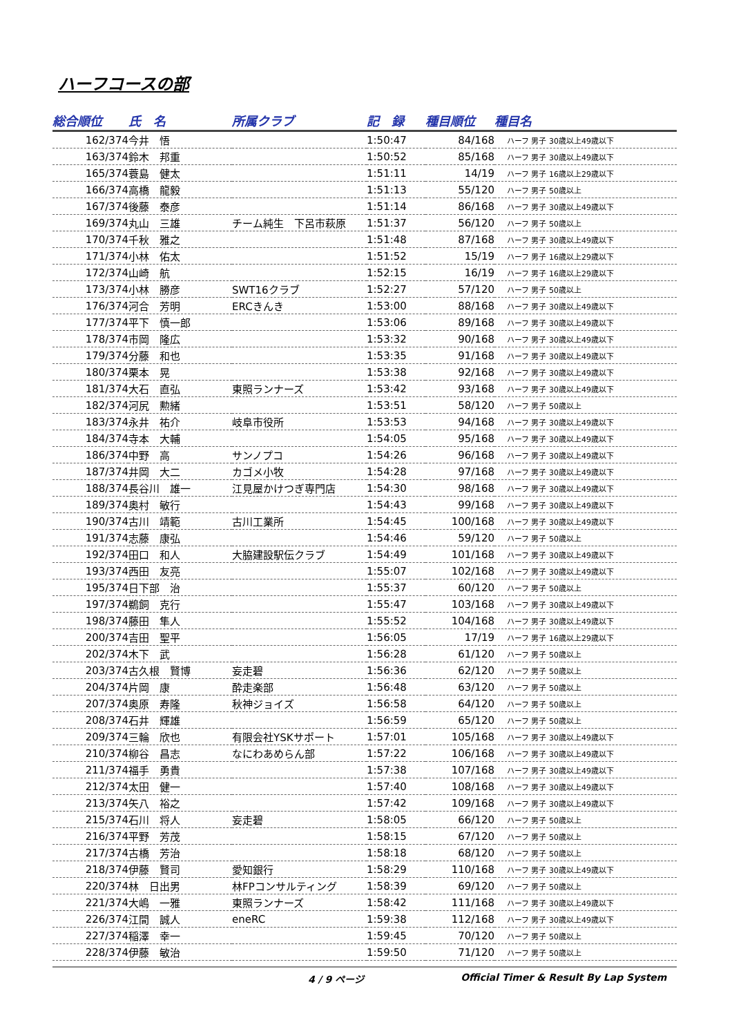ハーフコースの部
| 総合順位 | 氏 名 | 所属クラブ | 記 録 | 種目順位 | 種目名 |
| --- | --- | --- | --- | --- | --- |
| 162/374 | 今井 悟 | | 1:50:47 | 84/168 | ハーフ 男子 30歳以上49歳以下 |
| 163/374 | 鈴木 邦重 | | 1:50:52 | 85/168 | ハーフ 男子 30歳以上49歳以下 |
| 165/374 | 蓑島 健太 | | 1:51:11 | 14/19 | ハーフ 男子 16歳以上29歳以下 |
| 166/374 | 高橋 龍毅 | | 1:51:13 | 55/120 | ハーフ 男子 50歳以上 |
| 167/374 | 後藤 泰彦 | | 1:51:14 | 86/168 | ハーフ 男子 30歳以上49歳以下 |
| 169/374 | 丸山 三雄 | チーム純生 下呂市萩原 | 1:51:37 | 56/120 | ハーフ 男子 50歳以上 |
| 170/374 | 千秋 雅之 | | 1:51:48 | 87/168 | ハーフ 男子 30歳以上49歳以下 |
| 171/374 | 小林 佑太 | | 1:51:52 | 15/19 | ハーフ 男子 16歳以上29歳以下 |
| 172/374 | 山崎 航 | | 1:52:15 | 16/19 | ハーフ 男子 16歳以上29歳以下 |
| 173/374 | 小林 勝彦 | SWT16クラブ | 1:52:27 | 57/120 | ハーフ 男子 50歳以上 |
| 176/374 | 河合 芳明 | ERCきんき | 1:53:00 | 88/168 | ハーフ 男子 30歳以上49歳以下 |
| 177/374 | 平下 慎一郎 | | 1:53:06 | 89/168 | ハーフ 男子 30歳以上49歳以下 |
| 178/374 | 市岡 隆広 | | 1:53:32 | 90/168 | ハーフ 男子 30歳以上49歳以下 |
| 179/374 | 分藤 和也 | | 1:53:35 | 91/168 | ハーフ 男子 30歳以上49歳以下 |
| 180/374 | 栗本 晃 | | 1:53:38 | 92/168 | ハーフ 男子 30歳以上49歳以下 |
| 181/374 | 大石 直弘 | 東照ランナーズ | 1:53:42 | 93/168 | ハーフ 男子 30歳以上49歳以下 |
| 182/374 | 河尻 勲緒 | | 1:53:51 | 58/120 | ハーフ 男子 50歳以上 |
| 183/374 | 永井 祐介 | 岐阜市役所 | 1:53:53 | 94/168 | ハーフ 男子 30歳以上49歳以下 |
| 184/374 | 寺本 大輔 | | 1:54:05 | 95/168 | ハーフ 男子 30歳以上49歳以下 |
| 186/374 | 中野 高 | サンノプコ | 1:54:26 | 96/168 | ハーフ 男子 30歳以上49歳以下 |
| 187/374 | 井岡 大二 | カゴメ小牧 | 1:54:28 | 97/168 | ハーフ 男子 30歳以上49歳以下 |
| 188/374 | 長谷川 雄一 | 江見屋かけつぎ専門店 | 1:54:30 | 98/168 | ハーフ 男子 30歳以上49歳以下 |
| 189/374 | 奥村 敏行 | | 1:54:43 | 99/168 | ハーフ 男子 30歳以上49歳以下 |
| 190/374 | 古川 靖範 | 古川工業所 | 1:54:45 | 100/168 | ハーフ 男子 30歳以上49歳以下 |
| 191/374 | 志藤 康弘 | | 1:54:46 | 59/120 | ハーフ 男子 50歳以上 |
| 192/374 | 田口 和人 | 大脇建設駅伝クラブ | 1:54:49 | 101/168 | ハーフ 男子 30歳以上49歳以下 |
| 193/374 | 西田 友亮 | | 1:55:07 | 102/168 | ハーフ 男子 30歳以上49歳以下 |
| 195/374 | 日下部 治 | | 1:55:37 | 60/120 | ハーフ 男子 50歳以上 |
| 197/374 | 鵜飼 克行 | | 1:55:47 | 103/168 | ハーフ 男子 30歳以上49歳以下 |
| 198/374 | 藤田 隼人 | | 1:55:52 | 104/168 | ハーフ 男子 30歳以上49歳以下 |
| 200/374 | 吉田 聖平 | | 1:56:05 | 17/19 | ハーフ 男子 16歳以上29歳以下 |
| 202/374 | 木下 武 | | 1:56:28 | 61/120 | ハーフ 男子 50歳以上 |
| 203/374 | 古久根 賢博 | 妄走碧 | 1:56:36 | 62/120 | ハーフ 男子 50歳以上 |
| 204/374 | 片岡 康 | 酔走楽部 | 1:56:48 | 63/120 | ハーフ 男子 50歳以上 |
| 207/374 | 奥原 寿隆 | 秋神ジョイズ | 1:56:58 | 64/120 | ハーフ 男子 50歳以上 |
| 208/374 | 石井 輝雄 | | 1:56:59 | 65/120 | ハーフ 男子 50歳以上 |
| 209/374 | 三輪 欣也 | 有限会社YSKサポート | 1:57:01 | 105/168 | ハーフ 男子 30歳以上49歳以下 |
| 210/374 | 柳谷 昌志 | なにわあめらん部 | 1:57:22 | 106/168 | ハーフ 男子 30歳以上49歳以下 |
| 211/374 | 福手 勇貴 | | 1:57:38 | 107/168 | ハーフ 男子 30歳以上49歳以下 |
| 212/374 | 太田 健一 | | 1:57:40 | 108/168 | ハーフ 男子 30歳以上49歳以下 |
| 213/374 | 矢八 裕之 | | 1:57:42 | 109/168 | ハーフ 男子 30歳以上49歳以下 |
| 215/374 | 石川 将人 | 妄走碧 | 1:58:05 | 66/120 | ハーフ 男子 50歳以上 |
| 216/374 | 平野 芳茂 | | 1:58:15 | 67/120 | ハーフ 男子 50歳以上 |
| 217/374 | 古橋 芳治 | | 1:58:18 | 68/120 | ハーフ 男子 50歳以上 |
| 218/374 | 伊藤 賢司 | 愛知銀行 | 1:58:29 | 110/168 | ハーフ 男子 30歳以上49歳以下 |
| 220/374 | 林 日出男 | 林FPコンサルティング | 1:58:39 | 69/120 | ハーフ 男子 50歳以上 |
| 221/374 | 大嶋 一雅 | 東照ランナーズ | 1:58:42 | 111/168 | ハーフ 男子 30歳以上49歳以下 |
| 226/374 | 江間 誠人 | eneRC | 1:59:38 | 112/168 | ハーフ 男子 30歳以上49歳以下 |
| 227/374 | 稲澤 幸一 | | 1:59:45 | 70/120 | ハーフ 男子 50歳以上 |
| 228/374 | 伊藤 敏治 | | 1:59:50 | 71/120 | ハーフ 男子 50歳以上 |
4 / 9 ページ Official Timer & Result By Lap System